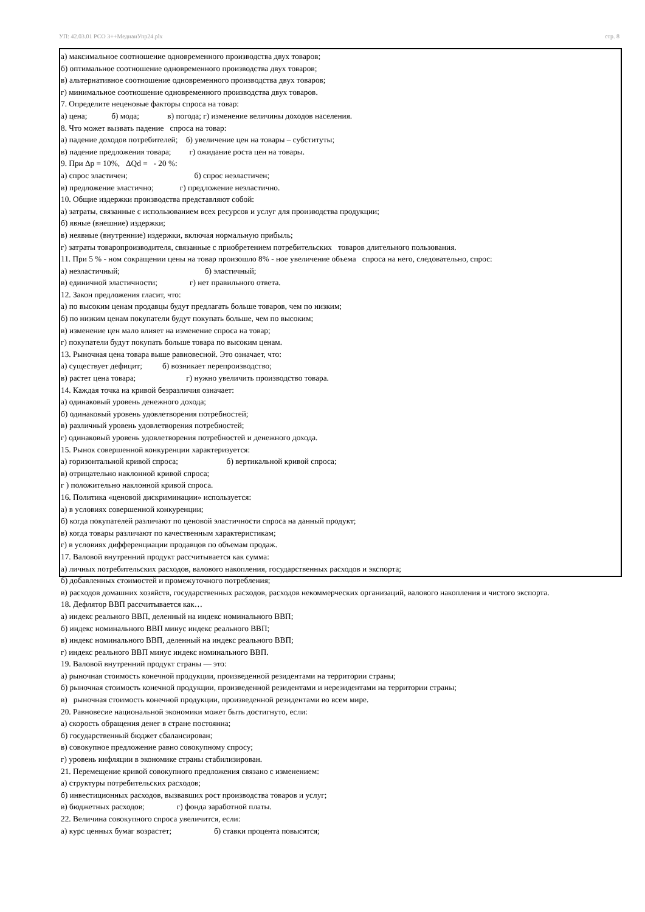УП: 42.03.01 РСО 3++МедиаиУпр24.plx стр. 8
а) максимальное соотношение одновременного производства двух товаров;
б) оптимальное соотношение одновременного производства двух товаров;
в) альтернативное соотношение одновременного производства двух товаров;
г) минимальное соотношение одновременного производства двух товаров.
7. Определите неценовые факторы спроса на товар:
а) цена; б) мода; в) погода; г) изменение величины доходов населения.
8. Что может вызвать падение спроса на товар:
а) падение доходов потребителей; б) увеличение цен на товары – субституты;
в) падение предложения товара; г) ожидание роста цен на товары.
9. При Δр = 10%, ΔQd = - 20 %:
а) спрос эластичен; б) спрос неэластичен;
в) предложение эластично; г) предложение неэластично.
10. Общие издержки производства представляют собой:
а) затраты, связанные с использованием всех ресурсов и услуг для производства продукции;
б) явные (внешние) издержки;
в) неявные (внутренние) издержки, включая нормальную прибыль;
г) затраты товаропроизводителя, связанные с приобретением потребительских товаров длительного пользования.
11. При 5 % - ном сокращении цены на товар произошло 8% - ное увеличение объема спроса на него, следовательно, спрос:
а) неэластичный; б) эластичный;
в) единичной эластичности; г) нет правильного ответа.
12. Закон предложения гласит, что:
а) по высоким ценам продавцы будут предлагать больше товаров, чем по низким;
б) по низким ценам покупатели будут покупать больше, чем по высоким;
в) изменение цен мало влияет на изменение спроса на товар;
г) покупатели будут покупать больше товара по высоким ценам.
13. Рыночная цена товара выше равновесной. Это означает, что:
а) существует дефицит; б) возникает перепроизводство;
в) растет цена товара; г) нужно увеличить производство товара.
14. Каждая точка на кривой безразличия означает:
а) одинаковый уровень денежного дохода;
б) одинаковый уровень удовлетворения потребностей;
в) различный уровень удовлетворения потребностей;
г) одинаковый уровень удовлетворения потребностей и денежного дохода.
15. Рынок совершенной конкуренции характеризуется:
а) горизонтальной кривой спроса; б) вертикальной кривой спроса;
в) отрицательно наклонной кривой спроса;
г ) положительно наклонной кривой спроса.
16. Политика «ценовой дискриминации» используется:
а) в условиях совершенной конкуренции;
б) когда покупателей различают по ценовой эластичности спроса на данный продукт;
в) когда товары различают по качественным характеристикам;
г) в условиях дифференциации продавцов по объемам продаж.
17. Валовой внутренний продукт рассчитывается как сумма:
а) личных потребительских расходов, валового накопления, государственных расходов и экспорта;
б) добавленных стоимостей и промежуточного потребления;
в) расходов домашних хозяйств, государственных расходов, расходов некоммерческих организаций, валового накопления и чистого экспорта.
18. Дефлятор ВВП рассчитывается как…
а) индекс реального ВВП, деленный на индекс номинального ВВП;
б) индекс номинального ВВП минус индекс реального ВВП;
в) индекс номинального ВВП, деленный на индекс реального ВВП;
г) индекс реального ВВП минус индекс номинального ВВП.
19. Валовой внутренний продукт страны — это:
а) рыночная стоимость конечной продукции, произведенной резидентами на территории страны;
б) рыночная стоимость конечной продукции, произведенной резидентами и нерезидентами на территории страны;
в) рыночная стоимость конечной продукции, произведенной резидентами во всем мире.
20. Равновесие национальной экономики может быть достигнуто, если:
а) скорость обращения денег в стране постоянна;
б) государственный бюджет сбалансирован;
в) совокупное предложение равно совокупному спросу;
г) уровень инфляции в экономике страны стабилизирован.
21. Перемещение кривой совокупного предложения связано с изменением:
а) структуры потребительских расходов;
б) инвестиционных расходов, вызвавших рост производства товаров и услуг;
в) бюджетных расходов; г) фонда заработной платы.
22. Величина совокупного спроса увеличится, если:
а) курс ценных бумаг возрастет; б) ставки процента повысятся;